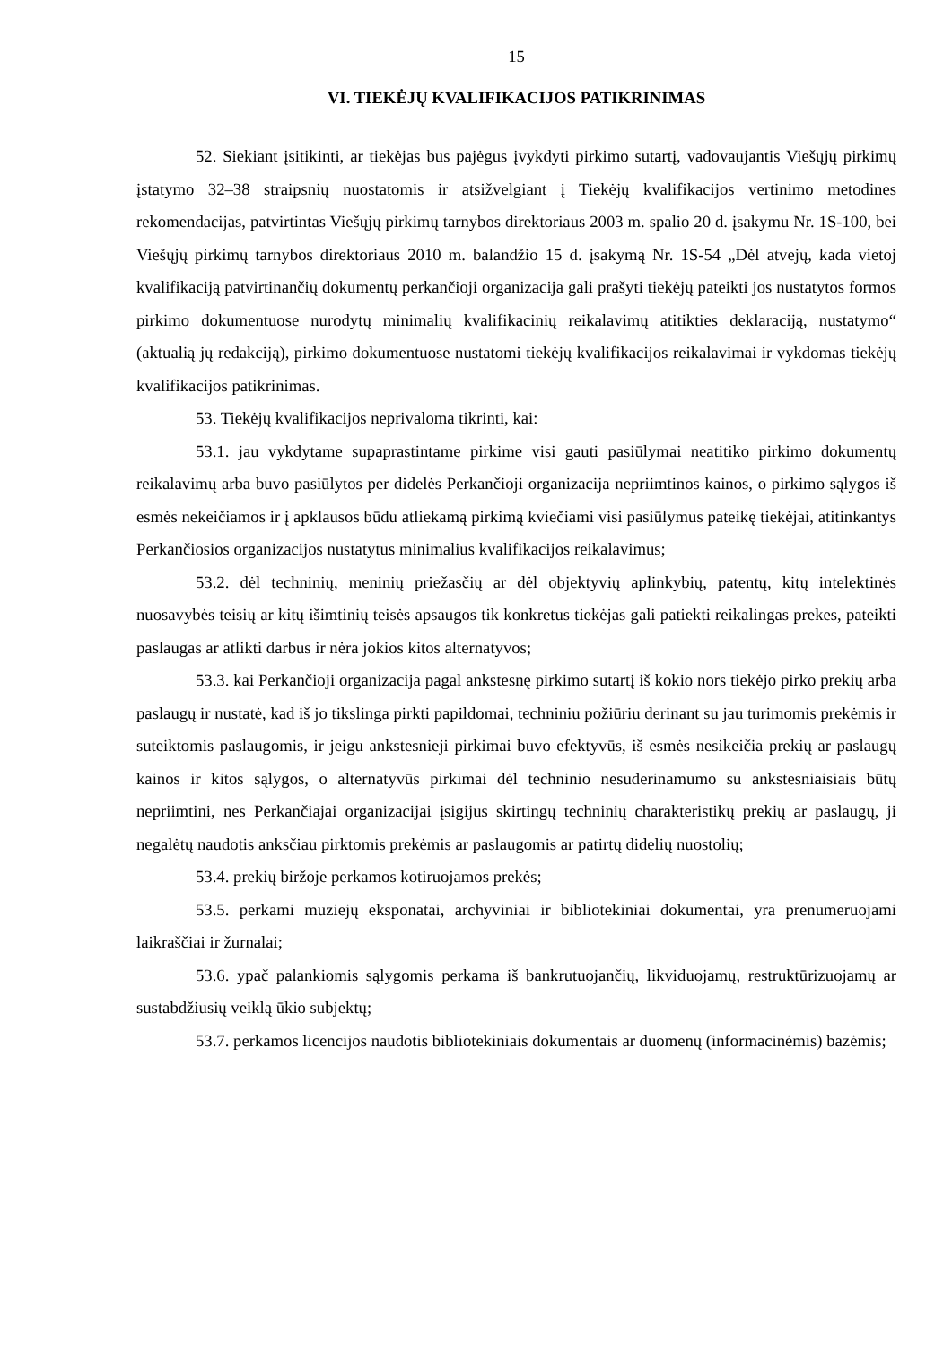15
VI. TIEKĖJŲ KVALIFIKACIJOS PATIKRINIMAS
52. Siekiant įsitikinti, ar tiekėjas bus pajėgus įvykdyti pirkimo sutartį, vadovaujantis Viešųjų pirkimų įstatymo 32–38 straipsnių nuostatomis ir atsižvelgiant į Tiekėjų kvalifikacijos vertinimo metodines rekomendacijas, patvirtintas Viešųjų pirkimų tarnybos direktoriaus 2003 m. spalio 20 d. įsakymu Nr. 1S-100, bei Viešųjų pirkimų tarnybos direktoriaus 2010 m. balandžio 15 d. įsakymą Nr. 1S-54 „Dėl atvejų, kada vietoj kvalifikaciją patvirtinančių dokumentų perkančioji organizacija gali prašyti tiekėjų pateikti jos nustatytos formos pirkimo dokumentuose nurodytų minimalių kvalifikacinių reikalavimų atitikties deklaraciją, nustatymo“ (aktualią jų redakciją), pirkimo dokumentuose nustatomi tiekėjų kvalifikacijos reikalavimai ir vykdomas tiekėjų kvalifikacijos patikrinimas.
53. Tiekėjų kvalifikacijos neprivaloma tikrinti, kai:
53.1. jau vykdytame supaprastintame pirkime visi gauti pasiūlymai neatitiko pirkimo dokumentų reikalavimų arba buvo pasiūlytos per didelės Perkančioji organizacija nepriimtinos kainos, o pirkimo sąlygos iš esmės nekeičiamos ir į apklausos būdu atliekamą pirkimą kviečiami visi pasiūlymus pateikę tiekėjai, atitinkantys Perkančiosios organizacijos nustatytus minimalius kvalifikacijos reikalavimus;
53.2. dėl techninių, meninių priežasčių ar dėl objektyvių aplinkybių, patentų, kitų intelektinės nuosavybės teisių ar kitų išimtinių teisės apsaugos tik konkretus tiekėjas gali patiekti reikalingas prekes, pateikti paslaugas ar atlikti darbus ir nėra jokios kitos alternatyvos;
53.3. kai Perkančioji organizacija pagal ankstesnę pirkimo sutartį iš kokio nors tiekėjo pirko prekių arba paslaugų ir nustatė, kad iš jo tikslinga pirkti papildomai, techniniu požiūriu derinant su jau turimomis prekėmis ir suteiktomis paslaugomis, ir jeigu ankstesnieji pirkimai buvo efektyvūs, iš esmės nesikeičia prekių ar paslaugų kainos ir kitos sąlygos, o alternatyvūs pirkimai dėl techninio nesuderinamumo su ankstesniaisiais būtų nepriimtini, nes Perkančiajai organizacijai įsigijus skirtingų techninių charakteristikų prekių ar paslaugų, ji negalėtų naudotis anksčiau pirktomis prekėmis ar paslaugomis ar patirtų didelių nuostolių;
53.4. prekių biržoje perkamos kotiruojamos prekės;
53.5. perkami muziejų eksponatai, archyviniai ir bibliotekiniai dokumentai, yra prenumeruojami laikraščiai ir žurnalai;
53.6. ypač palankiomis sąlygomis perkama iš bankrutuojančių, likviduojamų, restruktūrizuojamų ar sustabdžiusių veiklą ūkio subjektų;
53.7. perkamos licencijos naudotis bibliotekiniais dokumentais ar duomenų (informacinėmis) bazėmis;